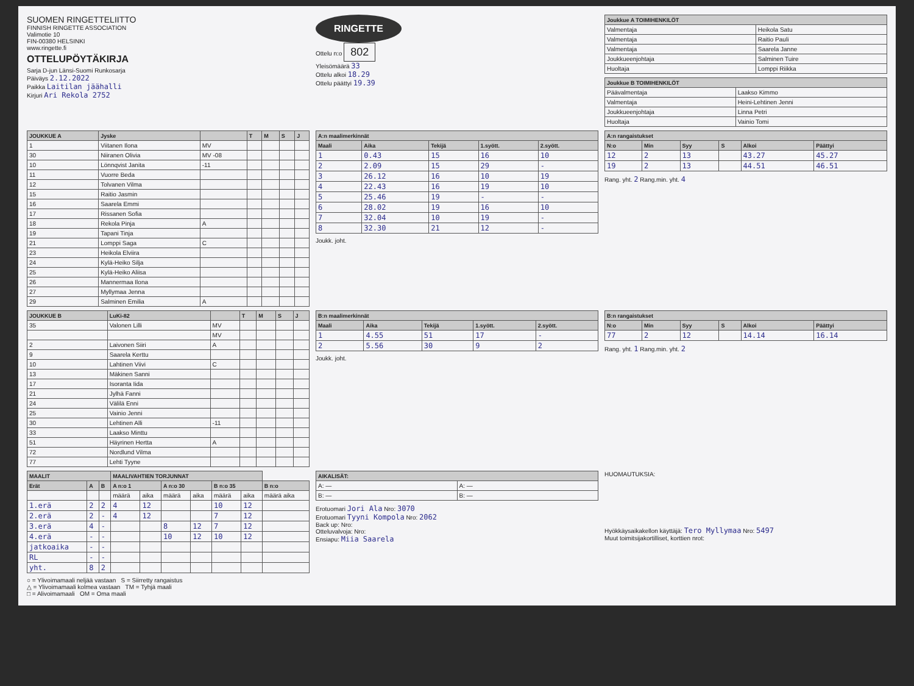SUOMEN RINGETTELIITTO
FINNISH RINGETTE ASSOCIATION
Valimotie 10
FIN-00380 HELSINKI
www.ringette.fi
OTTELUPÖYTÄKIRJA
Sarja D-jun Länsi-Suomi Runkosarja
Päiväys 2.12.2022
Paikka Laitilan jäähalli
Kirjuri Ari Rekola 2752
RINGETTE
Ottelu n:o 802
Yleisömäärä 33
Ottelu alkoi 18.29
Ottelu päättyi 19.39
| Joukkue A TOIMIHENKILÖT | |
| --- | --- |
| Valmentaja | Heikola Satu |
| Valmentaja | Raitio Pauli |
| Valmentaja | Saarela Janne |
| Joukkueenjohtaja | Salminen Tuire |
| Huoltaja | Lomppi Riikka |
| Joukkue B TOIMIHENKILÖT | |
| --- | --- |
| Päävalmentaja | Laakso Kimmo |
| Valmentaja | Heini-Lehtinen Jenni |
| Joukkueenjohtaja | Linna Petri |
| Huoltaja | Vainio Tomi |
| JOUKKUE A | Jyske | | T | M | S | J |
| --- | --- | --- | --- | --- | --- | --- |
| 1 | Viitanen Ilona | MV | | | | |
| 30 | Niiranen Olivia | MV -08 | | | | |
| 10 | Lönnqvist Janita | -11 | | | | |
| 11 | Vuorre Beda | | | | | |
| 12 | Tolvanen Vilma | | | | | |
| 15 | Raitio Jasmin | | | | | |
| 16 | Saarela Emmi | | | | | |
| 17 | Rissanen Sofia | | | | | |
| 18 | Rekola Pinja | A | | | | |
| 19 | Tapani Tinja | | | | | |
| 21 | Lomppi Saga | C | | | | |
| 23 | Heikola Elviira | | | | | |
| 24 | Kylä-Heiko Silja | | | | | |
| 25 | Kylä-Heiko Aliisa | | | | | |
| 26 | Mannermaa Ilona | | | | | |
| 27 | Myllymaa Jenna | | | | | |
| 29 | Salminen Emilia | A | | | | |
| A:n maalimerkinnät | | | | |
| --- | --- | --- | --- | --- |
| Maali | Aika | Tekijä | 1.syött. | 2.syött. |
| 1 | 0.43 | 15 | 16 | 10 |
| 2 | 2.09 | 15 | 29 | - |
| 3 | 26.12 | 16 | 10 | 19 |
| 4 | 22.43 | 16 | 19 | 10 |
| 5 | 25.46 | 19 | - | - |
| 6 | 28.02 | 19 | 16 | 10 |
| 7 | 32.04 | 10 | 19 | - |
| 8 | 32.30 | 21 | 12 | - |
Joukk. joht.
| A:n rangaistukset | | | | | |
| --- | --- | --- | --- | --- | --- |
| N:o | Min | Syy | S | Alkoi | Päättyi |
| 12 | 2 | 13 | | 43.27 | 45.27 |
| 19 | 2 | 13 | | 44.51 | 46.51 |
Rang. yht. 2 Rang.min. yht. 4
| JOUKKUE B | LuKi-82 | | T | M | S | J |
| --- | --- | --- | --- | --- | --- | --- |
| 35 | Valonen Lilli | MV | | | | |
| | | MV | | | | |
| 2 | Laivonen Siiri | A | | | | |
| 9 | Saarela Kerttu | | | | | |
| 10 | Lahtinen Viivi | C | | | | |
| 13 | Mäkinen Sanni | | | | | |
| 17 | Isoranta Iida | | | | | |
| 21 | Jylhä Fanni | | | | | |
| 24 | Välilä Enni | | | | | |
| 25 | Vainio Jenni | | | | | |
| 30 | Lehtinen Alli | -11 | | | | |
| 33 | Laakso Minttu | | | | | |
| 51 | Häyrinen Hertta | A | | | | |
| 72 | Nordlund Vilma | | | | | |
| 77 | Lehti Tyyne | | | | | |
| B:n maalimerkinnät | | | | |
| --- | --- | --- | --- | --- |
| Maali | Aika | Tekijä | 1.syött. | 2.syött. |
| 1 | 4.55 | 51 | 17 | - |
| 2 | 5.56 | 30 | 9 | 2 |
Joukk. joht.
| B:n rangaistukset | | | | | |
| --- | --- | --- | --- | --- | --- |
| N:o | Min | Syy | S | Alkoi | Päättyi |
| 77 | 2 | 12 | | 14.14 | 16.14 |
Rang. yht. 1 Rang.min. yht. 2
| MAALIT | | | MAALIVAHTIEN TORJUNNAT | | | | | | |
| --- | --- | --- | --- | --- | --- | --- | --- | --- | --- |
| Erät | A | B | A n:o 1 | | A n:o 30 | | B n:o 35 | | B n:o |
| | | | määrä | aika | määrä | aika | määrä | aika | määrä aika |
| 1.erä | 2 | 2 | 4 | 12 | | | 10 | 12 | |
| 2.erä | 2 | - | 4 | 12 | | | 7 | 12 | |
| 3.erä | 4 | - | | | 8 | 12 | 7 | 12 | |
| 4.erä | - | - | | | 10 | 12 | 10 | 12 | |
| jatkoaika | - | - | | | | | | | |
| RL | - | - | | | | | | | |
| yht. | 8 | 2 | | | | | | | |
○ = Ylivoimamaali neljää vastaan S = Siirretty rangaistus
△ = Ylivoimamaali kolmea vastaan TM = Tyhjä maali
□ = Alivoimamaali OM = Oma maali
| AIKALISÄT: | |
| --- | --- |
| A: — | A: — |
| B: — | B: — |
Erotuomari Jori Ala Nro: 3070
Erotuomari Tyyni Kompola Nro: 2062
Back up: Nro:
Otteluvalvoja: Nro:
Ensiapu: Miia Saarela
HUOMAUTUKSIA:
Hyökkäysaikakellon käyttäjä: Tero Myllymaa Nro: 5497
Muut toimitsijakortilliset, korttien nrot: